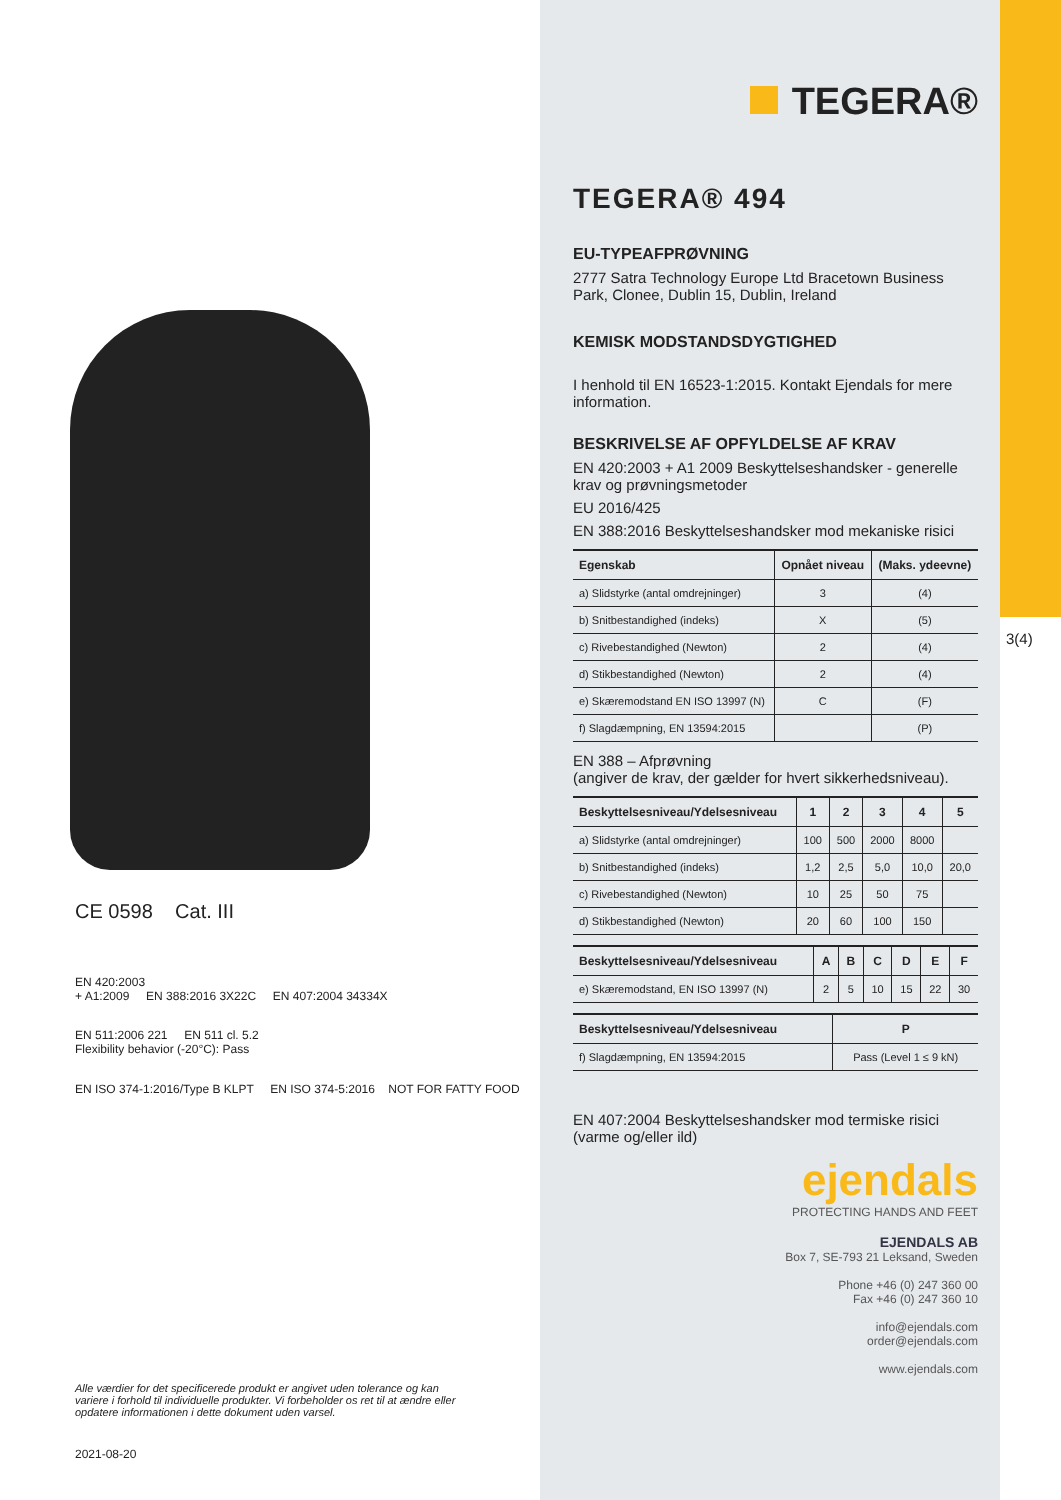CE 0598 Cat. III
EN 420:2003
+ A1:2009 EN 388:2016 3X22C EN 407:2004 34334X
EN 511:2006 221 EN 511 cl. 5.2
Flexibility behavior (-20°C): Pass
EN ISO 374-1:2016/Type B KLPT EN ISO 374-5:2016 NOT FOR FATTY FOOD
Alle værdier for det specificerede produkt er angivet uden tolerance og kan variere i forhold til individuelle produkter. Vi forbeholder os ret til at ændre eller opdatere informationen i dette dokument uden varsel.
2021-08-20
TEGERA®
TEGERA® 494
EU-TYPEAFPRØVNING
2777 Satra Technology Europe Ltd Bracetown Business Park, Clonee, Dublin 15, Dublin, Ireland
KEMISK MODSTANDSDYGTIGHED
I henhold til EN 16523-1:2015. Kontakt Ejendals for mere information.
BESKRIVELSE AF OPFYLDELSE AF KRAV
EN 420:2003 + A1 2009 Beskyttelseshandsker - generelle krav og prøvningsmetoder
EU 2016/425
EN 388:2016 Beskyttelseshandsker mod mekaniske risici
| Egenskab | Opnået niveau | (Maks. ydeevne) |
| --- | --- | --- |
| a) Slidstyrke (antal omdrejninger) | 3 | (4) |
| b) Snitbestandighed (indeks) | X | (5) |
| c) Rivebestandighed (Newton) | 2 | (4) |
| d) Stikbestandighed (Newton) | 2 | (4) |
| e) Skæremodstand EN ISO 13997 (N) | C | (F) |
| f) Slagdæmpning, EN 13594:2015 | | (P) |
EN 388 – Afprøvning
(angiver de krav, der gælder for hvert sikkerhedsniveau).
| Beskyttelsesniveau/Ydelsesniveau | 1 | 2 | 3 | 4 | 5 |
| --- | --- | --- | --- | --- | --- |
| a) Slidstyrke (antal omdrejninger) | 100 | 500 | 2000 | 8000 | |
| b) Snitbestandighed (indeks) | 1,2 | 2,5 | 5,0 | 10,0 | 20,0 |
| c) Rivebestandighed (Newton) | 10 | 25 | 50 | 75 | |
| d) Stikbestandighed (Newton) | 20 | 60 | 100 | 150 | |
| Beskyttelsesniveau/Ydelsesniveau | A | B | C | D | E | F |
| --- | --- | --- | --- | --- | --- | --- |
| e) Skæremodstand, EN ISO 13997 (N) | 2 | 5 | 10 | 15 | 22 | 30 |
| Beskyttelsesniveau/Ydelsesniveau | P |
| --- | --- |
| f) Slagdæmpning, EN 13594:2015 | Pass (Level 1 ≤ 9 kN) |
EN 407:2004 Beskyttelseshandsker mod termiske risici (varme og/eller ild)
ejendals
PROTECTING HANDS AND FEET
EJENDALS AB
Box 7, SE-793 21 Leksand, Sweden
Phone +46 (0) 247 360 00
Fax +46 (0) 247 360 10
info@ejendals.com
order@ejendals.com
www.ejendals.com
3(4)